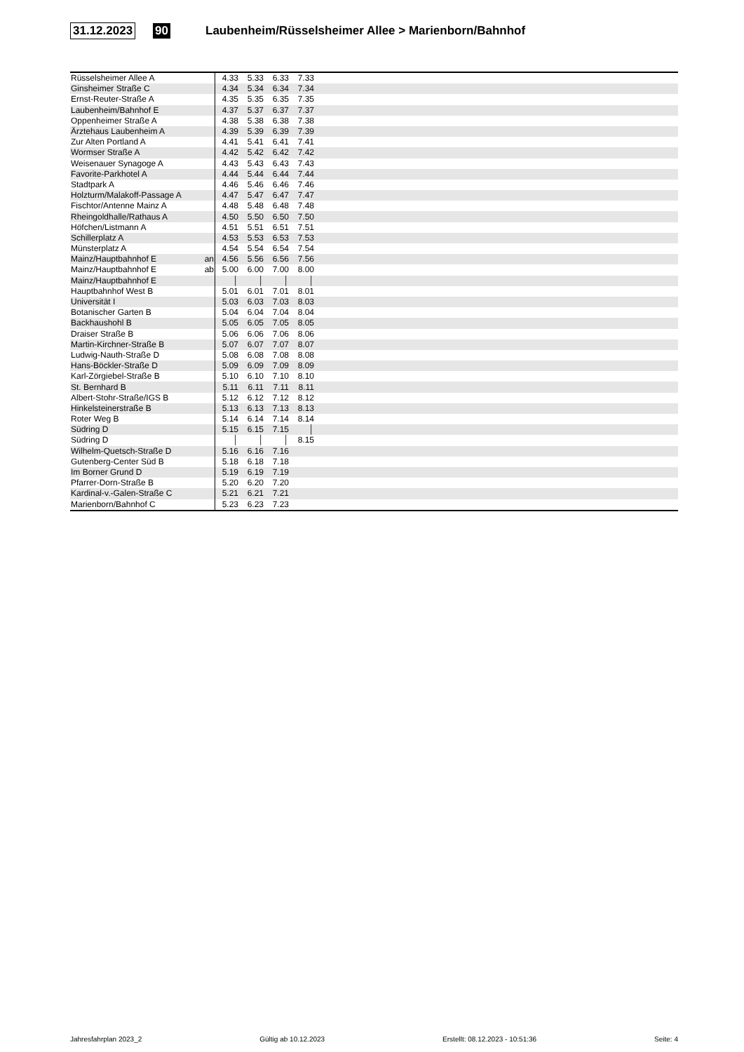31.12.2023 90 Laubenheim/Rüsselsheimer Allee > Marienborn/Bahnhof
| Rüsselsheimer Allee A | | 4.33 | 5.33 | 6.33 | 7.33 | |
| Ginsheimer Straße C | | 4.34 | 5.34 | 6.34 | 7.34 | |
| Ernst-Reuter-Straße A | | 4.35 | 5.35 | 6.35 | 7.35 | |
| Laubenheim/Bahnhof E | | 4.37 | 5.37 | 6.37 | 7.37 | |
| Oppenheimer Straße A | | 4.38 | 5.38 | 6.38 | 7.38 | |
| Ärztehaus Laubenheim A | | 4.39 | 5.39 | 6.39 | 7.39 | |
| Zur Alten Portland A | | 4.41 | 5.41 | 6.41 | 7.41 | |
| Wormser Straße A | | 4.42 | 5.42 | 6.42 | 7.42 | |
| Weisenauer Synagoge A | | 4.43 | 5.43 | 6.43 | 7.43 | |
| Favorite-Parkhotel A | | 4.44 | 5.44 | 6.44 | 7.44 | |
| Stadtpark A | | 4.46 | 5.46 | 6.46 | 7.46 | |
| Holzturm/Malakoff-Passage A | | 4.47 | 5.47 | 6.47 | 7.47 | |
| Fischtor/Antenne Mainz A | | 4.48 | 5.48 | 6.48 | 7.48 | |
| Rheingoldhalle/Rathaus A | | 4.50 | 5.50 | 6.50 | 7.50 | |
| Höfchen/Listmann A | | 4.51 | 5.51 | 6.51 | 7.51 | |
| Schillerplatz A | | 4.53 | 5.53 | 6.53 | 7.53 | |
| Münsterplatz A | | 4.54 | 5.54 | 6.54 | 7.54 | |
| Mainz/Hauptbahnhof E | an | 4.56 | 5.56 | 6.56 | 7.56 | |
| Mainz/Hauptbahnhof E | ab | 5.00 | 6.00 | 7.00 | 8.00 | |
| Mainz/Hauptbahnhof E | | │ | │ | │ | │ | |
| Hauptbahnhof West B | | 5.01 | 6.01 | 7.01 | 8.01 | |
| Universität I | | 5.03 | 6.03 | 7.03 | 8.03 | |
| Botanischer Garten B | | 5.04 | 6.04 | 7.04 | 8.04 | |
| Backhaushohl B | | 5.05 | 6.05 | 7.05 | 8.05 | |
| Draiser Straße B | | 5.06 | 6.06 | 7.06 | 8.06 | |
| Martin-Kirchner-Straße B | | 5.07 | 6.07 | 7.07 | 8.07 | |
| Ludwig-Nauth-Straße D | | 5.08 | 6.08 | 7.08 | 8.08 | |
| Hans-Böckler-Straße D | | 5.09 | 6.09 | 7.09 | 8.09 | |
| Karl-Zörgiebel-Straße B | | 5.10 | 6.10 | 7.10 | 8.10 | |
| St. Bernhard B | | 5.11 | 6.11 | 7.11 | 8.11 | |
| Albert-Stohr-Straße/IGS B | | 5.12 | 6.12 | 7.12 | 8.12 | |
| Hinkelsteinerstraße B | | 5.13 | 6.13 | 7.13 | 8.13 | |
| Roter Weg B | | 5.14 | 6.14 | 7.14 | 8.14 | |
| Südring D | | 5.15 | 6.15 | 7.15 | │ | |
| Südring D | | │ | │ | │ | 8.15 | |
| Wilhelm-Quetsch-Straße D | | 5.16 | 6.16 | 7.16 | | |
| Gutenberg-Center Süd B | | 5.18 | 6.18 | 7.18 | | |
| Im Borner Grund D | | 5.19 | 6.19 | 7.19 | | |
| Pfarrer-Dorn-Straße B | | 5.20 | 6.20 | 7.20 | | |
| Kardinal-v.-Galen-Straße C | | 5.21 | 6.21 | 7.21 | | |
| Marienborn/Bahnhof C | | 5.23 | 6.23 | 7.23 | | |
Jahresfahrplan 2023_2 Gültig ab 10.12.2023 Erstellt: 08.12.2023 - 10:51:36 Seite: 4